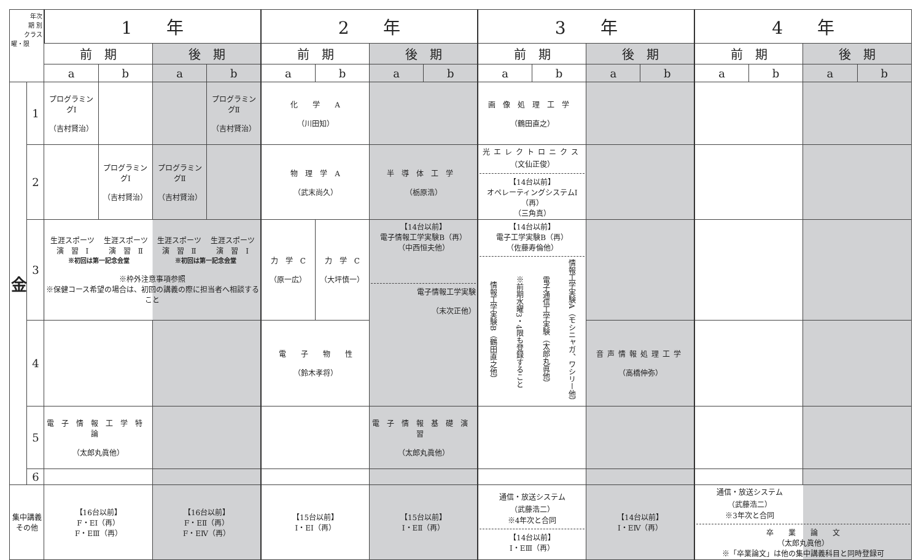| 年次 期 別 クラス 曜・限 | | 1 年 | | | | 2 年 | | | | 3 年 | | | | 4 年 | | | |
| --- | --- | --- | --- | --- | --- | --- | --- | --- | --- | --- | --- | --- | --- | --- | --- | --- | --- |
| | | 前 期 | | 後 期 | | 前 期 | | 後 期 | | 前 期 | | 後 期 | | 前 期 | | 後 期 | |
| | | a | b | a | b | a | b | a | b | a | b | a | b | a | b | a | b |
| 金 | 1 | プログラミングⅠ （吉村賢治） | | | プログラミングⅡ （吉村賢治） | 化 学 A （川田知） | | | | 画像処理工学 （鶴田直之） | | | | | | | |
| | 2 | | プログラミングⅠ （吉村賢治） | プログラミングⅡ （吉村賢治） | | 物 理 学 A （武末尚久） | | 半導体工学 （栃原浩） | | 光エレクトロニクス （文仙正俊） 【14台以前】 オペレーティングシステムⅠ（再） （三角真） | | | | | | | |
| | 3 | 生涯スポーツ 演 習 Ⅰ 生涯スポーツ 演 習 Ⅱ 生涯スポーツ 演 習 Ⅱ 生涯スポーツ 演 習 Ⅰ ※初回は第一記念会堂 ※初回は第一記念会堂 ※枠外注意事項参照 ※保健コース希望の場合は、初回の講義の際に担当者へ相談すること | | | | 力 学 C （原一広） | 力 学 C （大坪慎一） | 【14台以前】 電子情報工学実験B（再） （中西恒夫他） 電子情報工学実験 （末次正他） | | 【14台以前】 電子工学実験B（再） （佐藤寿倫他） 情報工学実験B（鶴田直之他） ※前期水曜3・4限も登録すること 電子通信工学実験（太郎丸眞他） 情報工学実験A（モシニャガ、ワシリー他） | | | | | | | |
| | 4 | | | | | 電 子 物 性 （鈴木孝将） | | | | | | 音声情報処理工学 （高橋伸弥） | | | | | |
| | 5 | 電子情報工学特論 （太郎丸眞他） | | | | | | 電子情報基礎演習 （太郎丸眞他） | | | | | | | | | |
| | 6 | | | | | | | | | | | | | | | | |
| 集中講義 その他 | | 【16台以前】 F・EⅠ（再） F・EⅢ（再） | | 【16台以前】 F・EⅡ（再） F・EⅣ（再） | | 【15台以前】 Ⅰ・EⅠ（再） | | 【15台以前】 Ⅰ・EⅡ（再） | | 通信・放送システム （武藤浩二） ※4年次と合同 【14台以前】 Ⅰ・EⅢ（再） | | 【14台以前】 Ⅰ・EⅣ（再） | | 通信・放送システム （武藤浩二） ※3年次と合同 卒 業 論 文 （太郎丸眞他） ※「卒業論文」は他の集中講義科目と同時登録可 | | | |